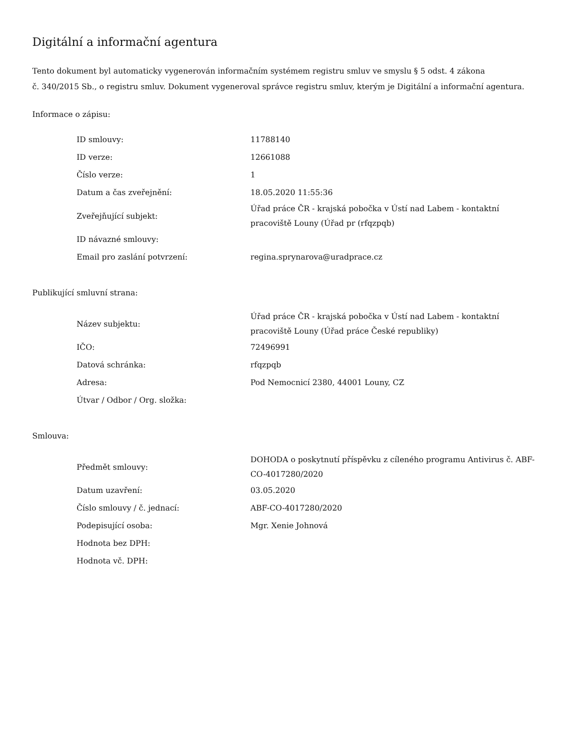Digitální a informační agentura
Tento dokument byl automaticky vygenerován informačním systémem registru smluv ve smyslu § 5 odst. 4 zákona
č. 340/2015 Sb., o registru smluv. Dokument vygeneroval správce registru smluv, kterým je Digitální a informační agentura.
Informace o zápisu:
| ID smlouvy: | 11788140 |
| ID verze: | 12661088 |
| Číslo verze: | 1 |
| Datum a čas zveřejnění: | 18.05.2020 11:55:36 |
| Zveřejňující subjekt: | Úřad práce ČR - krajská pobočka v Ústí nad Labem - kontaktní pracoviště Louny (Úřad pr (rfqzpqb) |
| ID návazné smlouvy: | |
| Email pro zaslání potvrzení: | regina.sprynarova@uradprace.cz |
Publikující smluvní strana:
| Název subjektu: | Úřad práce ČR - krajská pobočka v Ústí nad Labem - kontaktní pracoviště Louny (Úřad práce České republiky) |
| IČO: | 72496991 |
| Datová schránka: | rfqzpqb |
| Adresa: | Pod Nemocnicí 2380, 44001 Louny, CZ |
| Útvar / Odbor / Org. složka: | |
Smlouva:
| Předmět smlouvy: | DOHODA o poskytnutí příspěvku z cíleného programu Antivirus č. ABF-CO-4017280/2020 |
| Datum uzavření: | 03.05.2020 |
| Číslo smlouvy / č. jednací: | ABF-CO-4017280/2020 |
| Podepisující osoba: | Mgr. Xenie Johnová |
| Hodnota bez DPH: | |
| Hodnota vč. DPH: | |